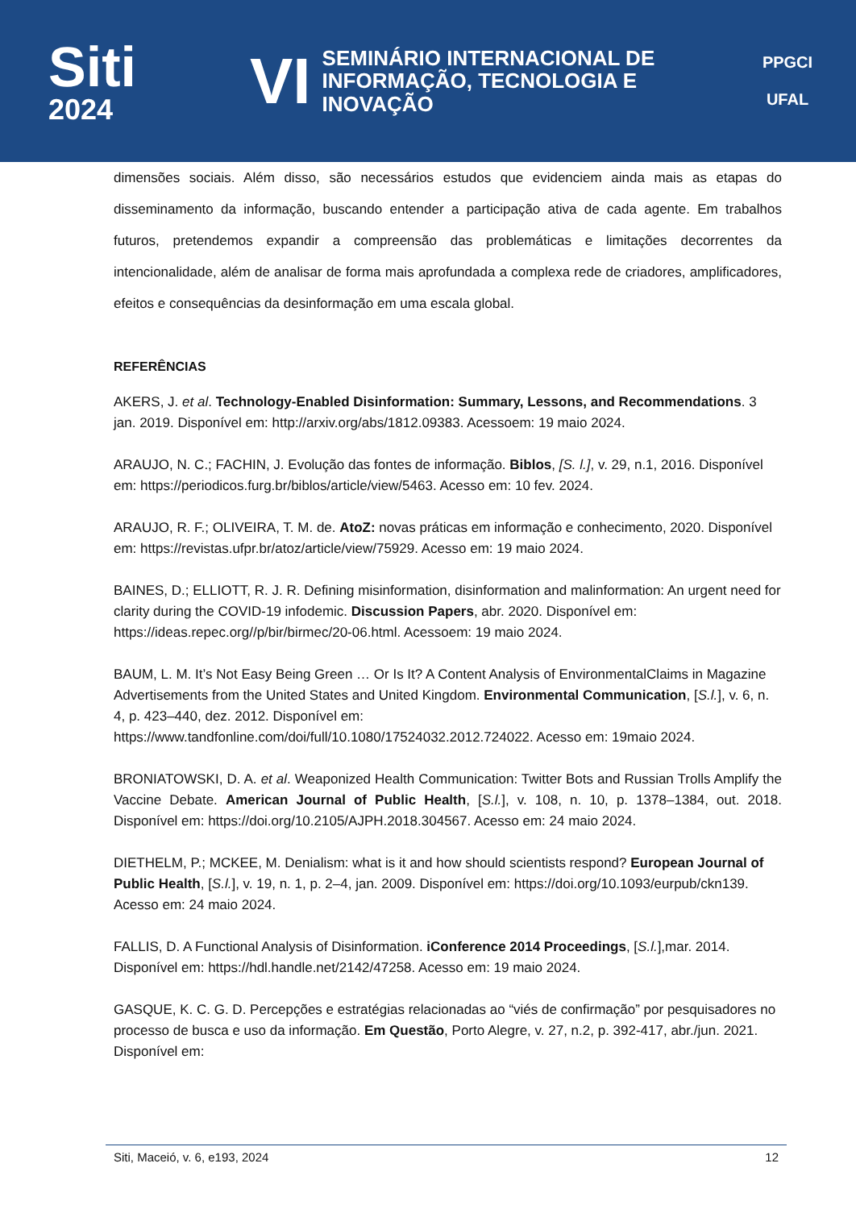Siti
2024
VI
SEMINÁRIO INTERNACIONAL DE
INFORMAÇÃO, TECNOLOGIA E INOVAÇÃO
PPGCI
UFAL
dimensões sociais. Além disso, são necessários estudos que evidenciem ainda mais as etapas do disseminamento da informação, buscando entender a participação ativa de cada agente. Em trabalhos futuros, pretendemos expandir a compreensão das problemáticas e limitações decorrentes da intencionalidade, além de analisar de forma mais aprofundada a complexa rede de criadores, amplificadores, efeitos e consequências da desinformação em uma escala global.
REFERÊNCIAS
AKERS, J. et al. Technology-Enabled Disinformation: Summary, Lessons, and Recommendations. 3 jan. 2019. Disponível em: http://arxiv.org/abs/1812.09383. Acessoem: 19 maio 2024.
ARAUJO, N. C.; FACHIN, J. Evolução das fontes de informação. Biblos, [S. l.], v. 29, n.1, 2016. Disponível em: https://periodicos.furg.br/biblos/article/view/5463. Acesso em: 10 fev. 2024.
ARAUJO, R. F.; OLIVEIRA, T. M. de. AtoZ: novas práticas em informação e conhecimento, 2020. Disponível em: https://revistas.ufpr.br/atoz/article/view/75929. Acesso em: 19 maio 2024.
BAINES, D.; ELLIOTT, R. J. R. Defining misinformation, disinformation and malinformation: An urgent need for clarity during the COVID-19 infodemic. Discussion Papers, abr. 2020. Disponível em: https://ideas.repec.org//p/bir/birmec/20-06.html. Acessoem: 19 maio 2024.
BAUM, L. M. It’s Not Easy Being Green … Or Is It? A Content Analysis of EnvironmentalClaims in Magazine Advertisements from the United States and United Kingdom. Environmental Communication, [S.l.], v. 6, n. 4, p. 423–440, dez. 2012. Disponível em: https://www.tandfonline.com/doi/full/10.1080/17524032.2012.724022. Acesso em: 19maio 2024.
BRONIATOWSKI, D. A. et al. Weaponized Health Communication: Twitter Bots and Russian Trolls Amplify the Vaccine Debate. American Journal of Public Health, [S.l.], v. 108, n. 10, p. 1378–1384, out. 2018. Disponível em: https://doi.org/10.2105/AJPH.2018.304567. Acesso em: 24 maio 2024.
DIETHELM, P.; MCKEE, M. Denialism: what is it and how should scientists respond? European Journal of Public Health, [S.l.], v. 19, n. 1, p. 2–4, jan. 2009. Disponível em: https://doi.org/10.1093/eurpub/ckn139. Acesso em: 24 maio 2024.
FALLIS, D. A Functional Analysis of Disinformation. iConference 2014 Proceedings, [S.l.],mar. 2014. Disponível em: https://hdl.handle.net/2142/47258. Acesso em: 19 maio 2024.
GASQUE, K. C. G. D. Percepções e estratégias relacionadas ao “viés de confirmação” por pesquisadores no processo de busca e uso da informação. Em Questão, Porto Alegre, v. 27, n.2, p. 392-417, abr./jun. 2021. Disponível em:
Siti, Maceió, v. 6, e193, 2024 12